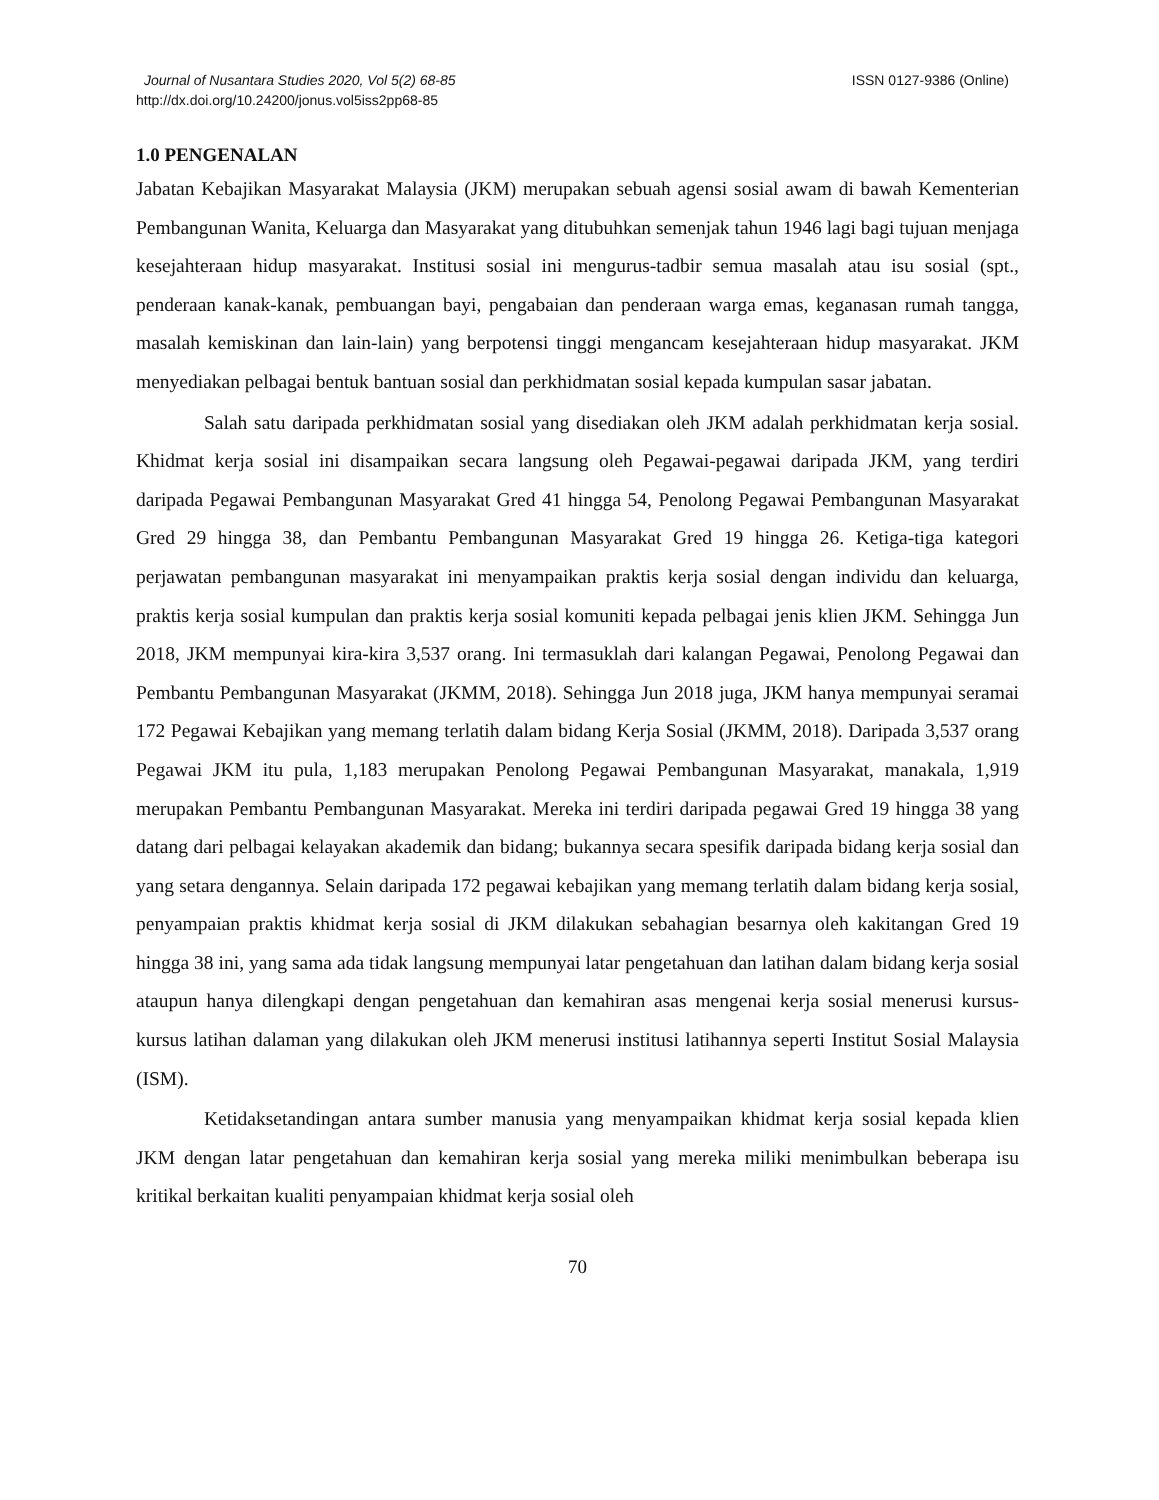Journal of Nusantara Studies 2020, Vol 5(2) 68-85 ISSN 0127-9386 (Online)
http://dx.doi.org/10.24200/jonus.vol5iss2pp68-85
1.0 PENGENALAN
Jabatan Kebajikan Masyarakat Malaysia (JKM) merupakan sebuah agensi sosial awam di bawah Kementerian Pembangunan Wanita, Keluarga dan Masyarakat yang ditubuhkan semenjak tahun 1946 lagi bagi tujuan menjaga kesejahteraan hidup masyarakat. Institusi sosial ini mengurus-tadbir semua masalah atau isu sosial (spt., penderaan kanak-kanak, pembuangan bayi, pengabaian dan penderaan warga emas, keganasan rumah tangga, masalah kemiskinan dan lain-lain) yang berpotensi tinggi mengancam kesejahteraan hidup masyarakat. JKM menyediakan pelbagai bentuk bantuan sosial dan perkhidmatan sosial kepada kumpulan sasar jabatan.
Salah satu daripada perkhidmatan sosial yang disediakan oleh JKM adalah perkhidmatan kerja sosial. Khidmat kerja sosial ini disampaikan secara langsung oleh Pegawai-pegawai daripada JKM, yang terdiri daripada Pegawai Pembangunan Masyarakat Gred 41 hingga 54, Penolong Pegawai Pembangunan Masyarakat Gred 29 hingga 38, dan Pembantu Pembangunan Masyarakat Gred 19 hingga 26. Ketiga-tiga kategori perjawatan pembangunan masyarakat ini menyampaikan praktis kerja sosial dengan individu dan keluarga, praktis kerja sosial kumpulan dan praktis kerja sosial komuniti kepada pelbagai jenis klien JKM. Sehingga Jun 2018, JKM mempunyai kira-kira 3,537 orang. Ini termasuklah dari kalangan Pegawai, Penolong Pegawai dan Pembantu Pembangunan Masyarakat (JKMM, 2018). Sehingga Jun 2018 juga, JKM hanya mempunyai seramai 172 Pegawai Kebajikan yang memang terlatih dalam bidang Kerja Sosial (JKMM, 2018). Daripada 3,537 orang Pegawai JKM itu pula, 1,183 merupakan Penolong Pegawai Pembangunan Masyarakat, manakala, 1,919 merupakan Pembantu Pembangunan Masyarakat. Mereka ini terdiri daripada pegawai Gred 19 hingga 38 yang datang dari pelbagai kelayakan akademik dan bidang; bukannya secara spesifik daripada bidang kerja sosial dan yang setara dengannya. Selain daripada 172 pegawai kebajikan yang memang terlatih dalam bidang kerja sosial, penyampaian praktis khidmat kerja sosial di JKM dilakukan sebahagian besarnya oleh kakitangan Gred 19 hingga 38 ini, yang sama ada tidak langsung mempunyai latar pengetahuan dan latihan dalam bidang kerja sosial ataupun hanya dilengkapi dengan pengetahuan dan kemahiran asas mengenai kerja sosial menerusi kursus-kursus latihan dalaman yang dilakukan oleh JKM menerusi institusi latihannya seperti Institut Sosial Malaysia (ISM).
Ketidaksetandingan antara sumber manusia yang menyampaikan khidmat kerja sosial kepada klien JKM dengan latar pengetahuan dan kemahiran kerja sosial yang mereka miliki menimbulkan beberapa isu kritikal berkaitan kualiti penyampaian khidmat kerja sosial oleh
70